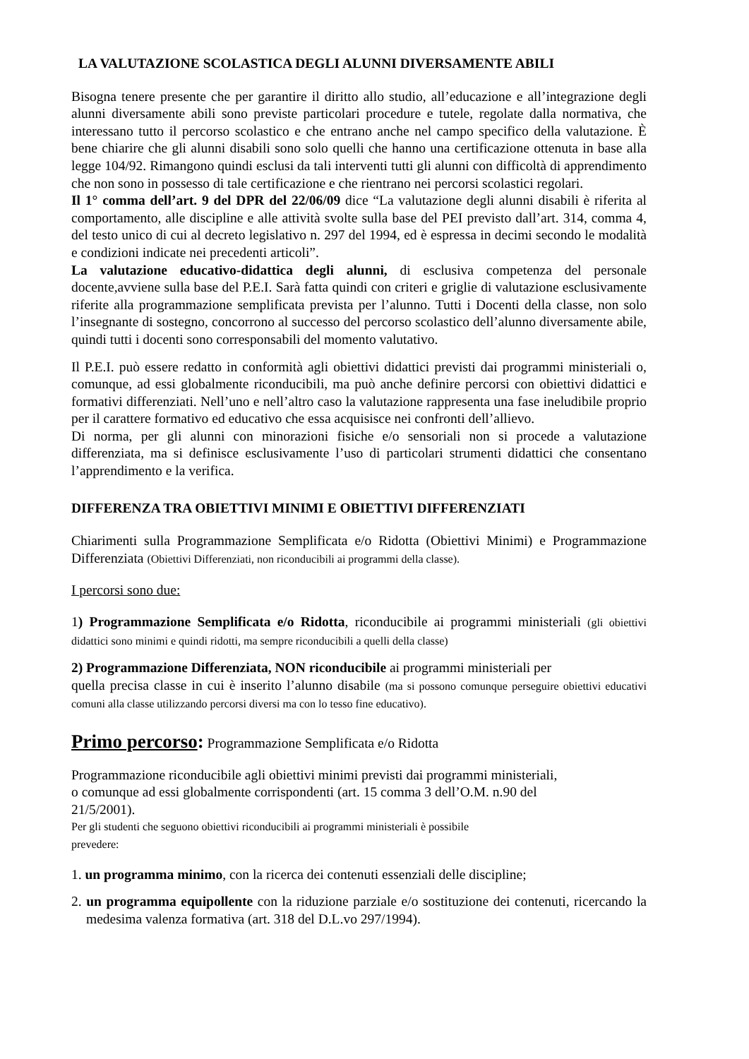LA VALUTAZIONE SCOLASTICA DEGLI ALUNNI DIVERSAMENTE ABILI
Bisogna tenere presente che per garantire il diritto allo studio, all’educazione e all’integrazione degli alunni diversamente abili sono previste particolari procedure e tutele, regolate dalla normativa, che interessano tutto il percorso scolastico e che entrano anche nel campo specifico della valutazione. È bene chiarire che gli alunni disabili sono solo quelli che hanno una certificazione ottenuta in base alla legge 104/92. Rimangono quindi esclusi da tali interventi tutti gli alunni con difficoltà di apprendimento che non sono in possesso di tale certificazione e che rientrano nei percorsi scolastici regolari.
Il 1° comma dell’art. 9 del DPR del 22/06/09 dice “La valutazione degli alunni disabili è riferita al comportamento, alle discipline e alle attività svolte sulla base del PEI previsto dall’art. 314, comma 4, del testo unico di cui al decreto legislativo n. 297 del 1994, ed è espressa in decimi secondo le modalità e condizioni indicate nei precedenti articoli”.
La valutazione educativo-didattica degli alunni, di esclusiva competenza del personale docente,avviene sulla base del P.E.I. Sarà fatta quindi con criteri e griglie di valutazione esclusivamente riferite alla programmazione semplificata prevista per l’alunno. Tutti i Docenti della classe, non solo l’insegnante di sostegno, concorrono al successo del percorso scolastico dell’alunno diversamente abile, quindi tutti i docenti sono corresponsabili del momento valutativo.
Il P.E.I. può essere redatto in conformità agli obiettivi didattici previsti dai programmi ministeriali o, comunque, ad essi globalmente riconducibili, ma può anche definire percorsi con obiettivi didattici e formativi differenziati. Nell’uno e nell’altro caso la valutazione rappresenta una fase ineludibile proprio per il carattere formativo ed educativo che essa acquisisce nei confronti dell’allievo.
Di norma, per gli alunni con minorazioni fisiche e/o sensoriali non si procede a valutazione differenziata, ma si definisce esclusivamente l’uso di particolari strumenti didattici che consentano l’apprendimento e la verifica.
DIFFERENZA TRA OBIETTIVI MINIMI E OBIETTIVI DIFFERENZIATI
Chiarimenti sulla Programmazione Semplificata e/o Ridotta (Obiettivi Minimi) e Programmazione Differenziata (Obiettivi Differenziati, non riconducibili ai programmi della classe).
I percorsi sono due:
1) Programmazione Semplificata e/o Ridotta, riconducibile ai programmi ministeriali (gli obiettivi didattici sono minimi e quindi ridotti, ma sempre riconducibili a quelli della classe)
2) Programmazione Differenziata, NON riconducibile ai programmi ministeriali per
quella precisa classe in cui è inserito l’alunno disabile (ma si possono comunque perseguire obiettivi educativi comuni alla classe utilizzando percorsi diversi ma con lo tesso fine educativo).
Primo percorso: Programmazione Semplificata e/o Ridotta
Programmazione riconducibile agli obiettivi minimi previsti dai programmi ministeriali,
o comunque ad essi globalmente corrispondenti (art. 15 comma 3 dell’O.M. n.90 del
21/5/2001).
Per gli studenti che seguono obiettivi riconducibili ai programmi ministeriali è possibile
prevedere:
1. un programma minimo, con la ricerca dei contenuti essenziali delle discipline;
2. un programma equipollente con la riduzione parziale e/o sostituzione dei contenuti, ricercando la medesima valenza formativa (art. 318 del D.L.vo 297/1994).